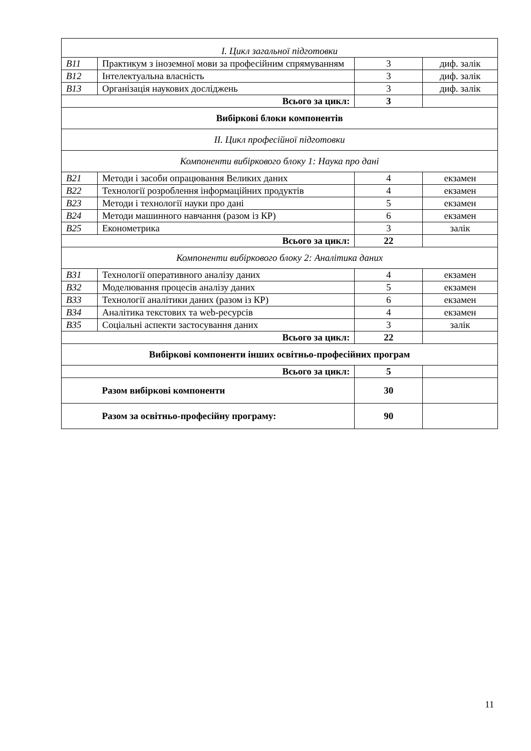| І. Цикл загальної підготовки | | | |
| В11 | Практикум з іноземної мови за професійним спрямуванням | 3 | диф. залік |
| В12 | Інтелектуальна власність | 3 | диф. залік |
| В13 | Організація наукових досліджень | 3 | диф. залік |
| Всього за цикл: | | 3 | |
| Вибіркові блоки компонентів | | | |
| ІІ. Цикл професійної підготовки | | | |
| Компоненти вибіркового блоку 1: Наука про дані | | | |
| В21 | Методи і засоби опрацювання Великих даних | 4 | екзамен |
| В22 | Технології розроблення інформаційних продуктів | 4 | екзамен |
| В23 | Методи і технології науки про дані | 5 | екзамен |
| В24 | Методи машинного навчання (разом із КР) | 6 | екзамен |
| В25 | Економетрика | 3 | залік |
| Всього за цикл: | | 22 | |
| Компоненти вибіркового блоку 2: Аналітика даних | | | |
| В31 | Технології оперативного аналізу даних | 4 | екзамен |
| В32 | Моделювання процесів аналізу даних | 5 | екзамен |
| В33 | Технології аналітики даних (разом із КР) | 6 | екзамен |
| В34 | Аналітика текстових та web-ресурсів | 4 | екзамен |
| В35 | Соціальні аспекти застосування даних | 3 | залік |
| Всього за цикл: | | 22 | |
| Вибіркові компоненти інших освітньо-професійних програм | | | |
| Всього за цикл: | | 5 | |
| | Разом вибіркові компоненти | 30 | |
| | Разом за освітньо-професійну програму: | 90 | |
11